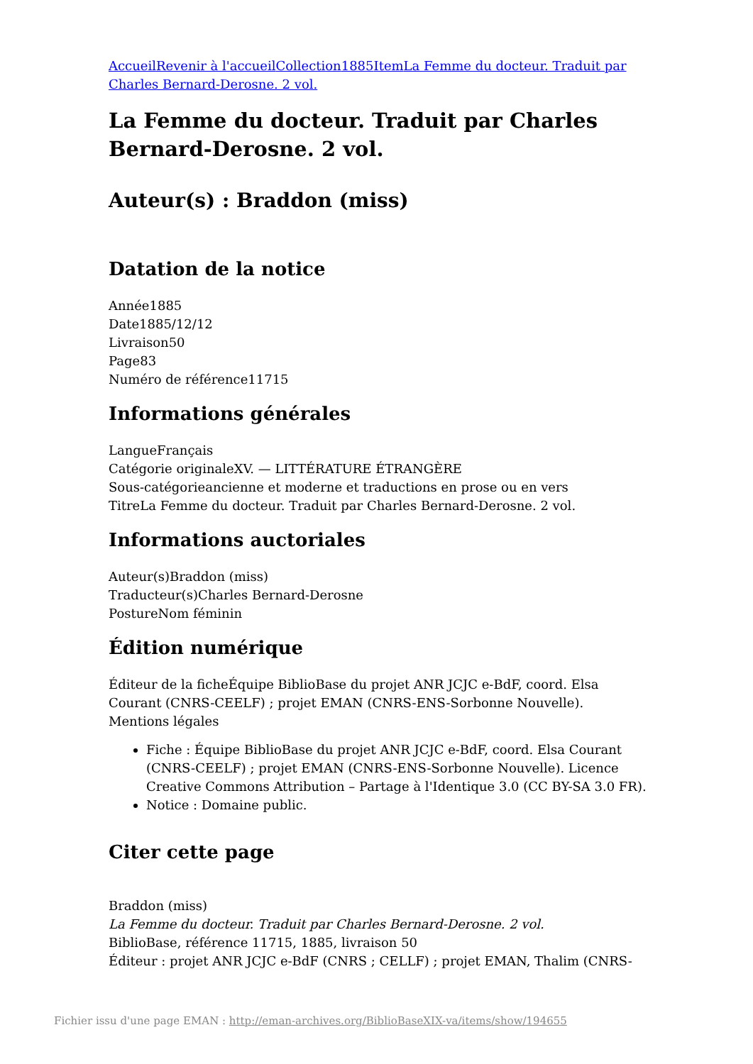Accueil Revenir à l'accueil Collection 1885 Item La Femme du docteur. Traduit par Charles Bernard-Derosne. 2 vol.
La Femme du docteur. Traduit par Charles Bernard-Derosne. 2 vol.
Auteur(s) : Braddon (miss)
Datation de la notice
Année1885
Date1885/12/12
Livraison50
Page83
Numéro de référence11715
Informations générales
LangueFrançais
Catégorie originaleXV. — LITTÉRATURE ÉTRANGÈRE
Sous-catégorieancienne et moderne et traductions en prose ou en vers
TitreLa Femme du docteur. Traduit par Charles Bernard-Derosne. 2 vol.
Informations auctoriales
Auteur(s)Braddon (miss)
Traducteur(s)Charles Bernard-Derosne
PostureNom féminin
Édition numérique
Éditeur de la ficheÉquipe BiblioBase du projet ANR JCJC e-BdF, coord. Elsa Courant (CNRS-CEELF) ; projet EMAN (CNRS-ENS-Sorbonne Nouvelle).
Mentions légales
Fiche : Équipe BiblioBase du projet ANR JCJC e-BdF, coord. Elsa Courant (CNRS-CEELF) ; projet EMAN (CNRS-ENS-Sorbonne Nouvelle). Licence Creative Commons Attribution – Partage à l'Identique 3.0 (CC BY-SA 3.0 FR).
Notice : Domaine public.
Citer cette page
Braddon (miss)
La Femme du docteur. Traduit par Charles Bernard-Derosne. 2 vol.
BiblioBase, référence 11715, 1885, livraison 50
Éditeur : projet ANR JCJC e-BdF (CNRS ; CELLF) ; projet EMAN, Thalim (CNRS-
Fichier issu d'une page EMAN : http://eman-archives.org/BiblioBaseXIX-va/items/show/194655